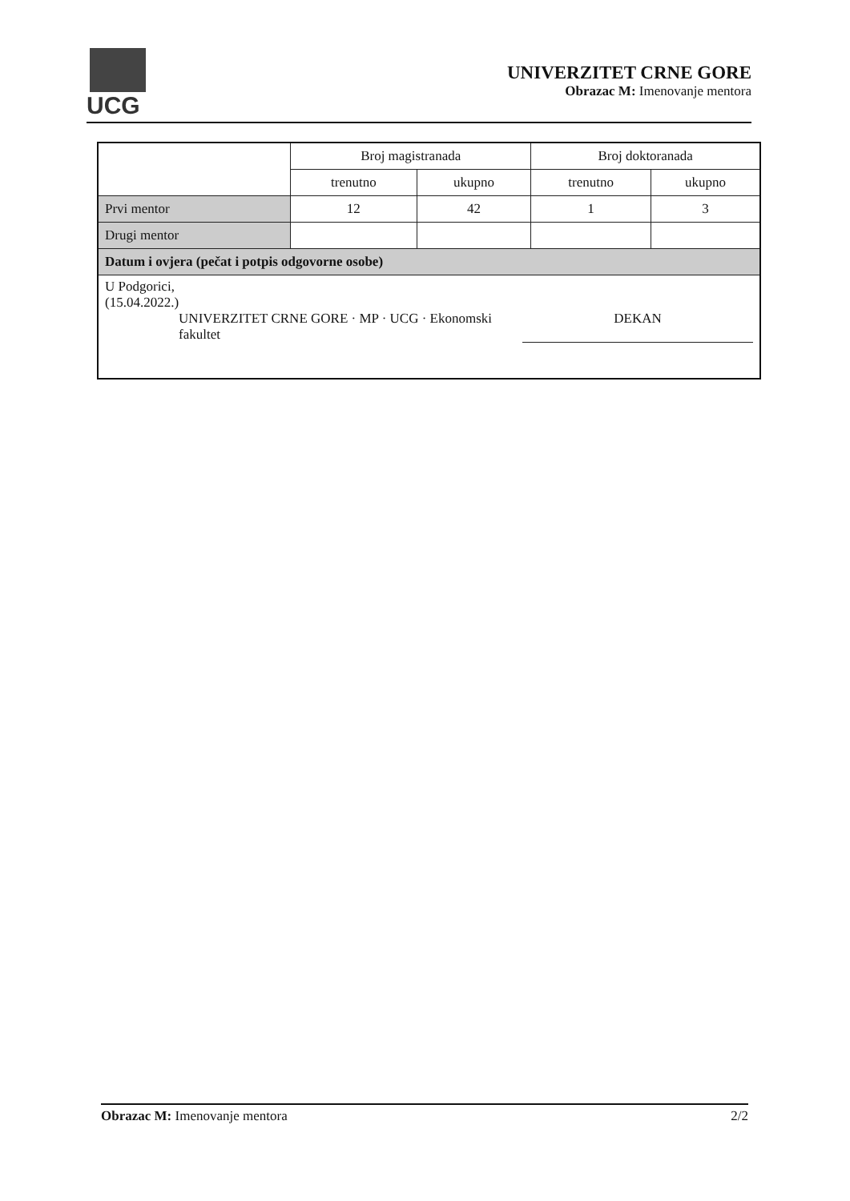UCG
UNIVERZITET CRNE GORE
Obrazac M: Imenovanje mentora
| | Broj magistranada | | Broj doktoranada | |
| | trenutno | ukupno | trenutno | ukupno |
| Prvi mentor | 12 | 42 | 1 | 3 |
| Drugi mentor | | | | |
| Datum i ovjera (pečat i potpis odgovorne osobe) | | | | |
| U Podgorici, (15.04.2022.) UNIVERZITET CRNE GORE · MP · UCG · Ekonomski fakultet DEKAN | | | | |
Obrazac M: Imenovanje mentora 2/2